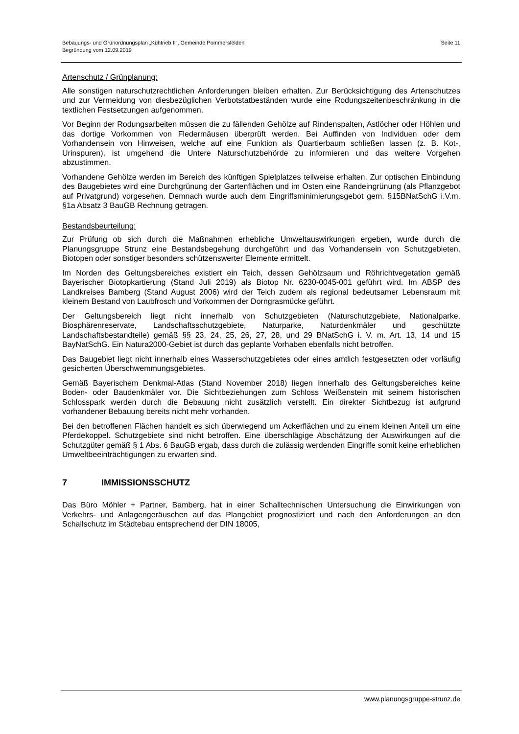Bebauungs- und Grünordnungsplan „Kühtrieb II“, Gemeinde Pommersfelden
Begründung vom 12.09.2019
Seite 11
Artenschutz / Grünplanung:
Alle sonstigen naturschutzrechtlichen Anforderungen bleiben erhalten. Zur Berücksichtigung des Artenschutzes und zur Vermeidung von diesbezüglichen Verbotstatbeständen wurde eine Rodungszeitenbeschränkung in die textlichen Festsetzungen aufgenommen.
Vor Beginn der Rodungsarbeiten müssen die zu fällenden Gehölze auf Rindenspalten, Astlöcher oder Höhlen und das dortige Vorkommen von Fledermäusen überprüft werden. Bei Auffinden von Individuen oder dem Vorhandensein von Hinweisen, welche auf eine Funktion als Quartierbaum schließen lassen (z. B. Kot-, Urinspuren), ist umgehend die Untere Naturschutzbehörde zu informieren und das weitere Vorgehen abzustimmen.
Vorhandene Gehölze werden im Bereich des künftigen Spielplatzes teilweise erhalten. Zur optischen Einbindung des Baugebietes wird eine Durchgrünung der Gartenflächen und im Osten eine Randeingrünung (als Pflanzgebot auf Privatgrund) vorgesehen. Demnach wurde auch dem Eingriffsminimierungsgebot gem. §15BNatSchG i.V.m. §1a Absatz 3 BauGB Rechnung getragen.
Bestandsbeurteilung:
Zur Prüfung ob sich durch die Maßnahmen erhebliche Umweltauswirkungen ergeben, wurde durch die Planungsgruppe Strunz eine Bestandsbegehung durchgeführt und das Vorhandensein von Schutzgebieten, Biotopen oder sonstiger besonders schützenswerter Elemente ermittelt.
Im Norden des Geltungsbereiches existiert ein Teich, dessen Gehölzsaum und Röhrichtvegetation gemäß Bayerischer Biotopkartierung (Stand Juli 2019) als Biotop Nr. 6230-0045-001 geführt wird. Im ABSP des Landkreises Bamberg (Stand August 2006) wird der Teich zudem als regional bedeutsamer Lebensraum mit kleinem Bestand von Laubfrosch und Vorkommen der Dorngrasmücke geführt.
Der Geltungsbereich liegt nicht innerhalb von Schutzgebieten (Naturschutzgebiete, Nationalparke, Biosphärenreservate, Landschaftsschutzgebiete, Naturparke, Naturdenkmäler und geschützte Landschaftsbestandteile) gemäß §§ 23, 24, 25, 26, 27, 28, und 29 BNatSchG i. V. m. Art. 13, 14 und 15 BayNatSchG. Ein Natura2000-Gebiet ist durch das geplante Vorhaben ebenfalls nicht betroffen.
Das Baugebiet liegt nicht innerhalb eines Wasserschutzgebietes oder eines amtlich festgesetzten oder vorläufig gesicherten Überschwemmungsgebietes.
Gemäß Bayerischem Denkmal-Atlas (Stand November 2018) liegen innerhalb des Geltungsbereiches keine Boden- oder Baudenkmäler vor. Die Sichtbeziehungen zum Schloss Weißenstein mit seinem historischen Schlosspark werden durch die Bebauung nicht zusätzlich verstellt. Ein direkter Sichtbezug ist aufgrund vorhandener Bebauung bereits nicht mehr vorhanden.
Bei den betroffenen Flächen handelt es sich überwiegend um Ackerflächen und zu einem kleinen Anteil um eine Pferdekoppel. Schutzgebiete sind nicht betroffen. Eine überschlägige Abschätzung der Auswirkungen auf die Schutzgüter gemäß § 1 Abs. 6 BauGB ergab, dass durch die zulässig werdenden Eingriffe somit keine erheblichen Umweltbeeinträchtigungen zu erwarten sind.
7 IMMISSIONSSCHUTZ
Das Büro Möhler + Partner, Bamberg, hat in einer Schalltechnischen Untersuchung die Einwirkungen von Verkehrs- und Anlagengeräuschen auf das Plangebiet prognostiziert und nach den Anforderungen an den Schallschutz im Städtebau entsprechend der DIN 18005,
www.planungsgruppe-strunz.de